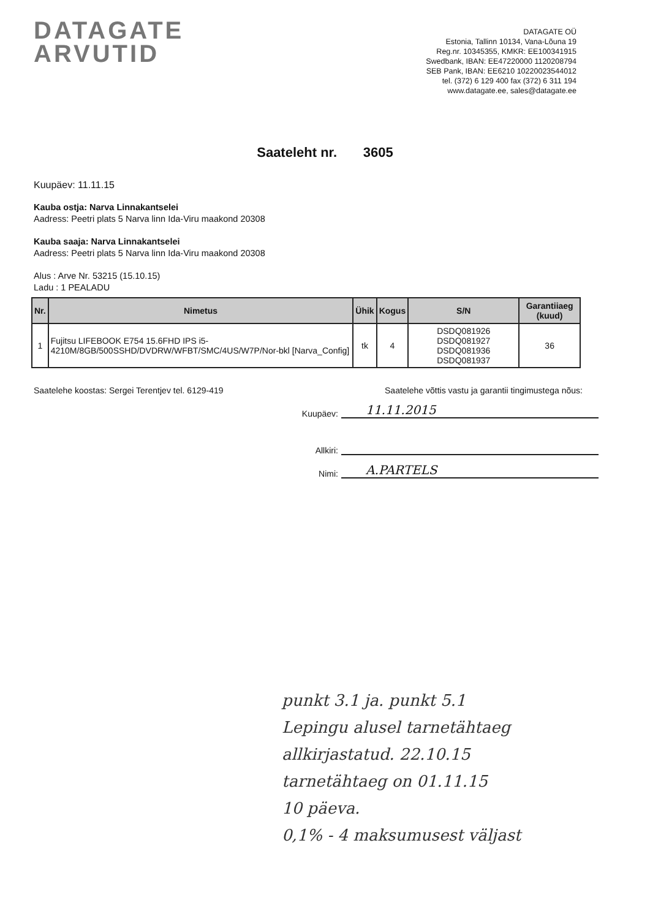DATAGATE
ARVUTID
DATAGATE OÜ
Estonia, Tallinn 10134, Vana-Lõuna 19
Reg.nr. 10345355, KMKR: EE100341915
Swedbank, IBAN: EE47220000 1120208794
SEB Pank, IBAN: EE6210 10220023544012
tel. (372) 6 129 400 fax (372) 6 311 194
www.datagate.ee, sales@datagate.ee
Saateleht nr. 3605
Kuupäev: 11.11.15
Kauba ostja: Narva Linnakantselei
Aadress: Peetri plats 5 Narva linn Ida-Viru maakond 20308
Kauba saaja: Narva Linnakantselei
Aadress: Peetri plats 5 Narva linn Ida-Viru maakond 20308
Alus : Arve Nr. 53215 (15.10.15)
Ladu : 1 PEALADU
| Nr. | Nimetus | Ühik | Kogus | S/N | Garantiiaeg (kuud) |
| --- | --- | --- | --- | --- | --- |
| 1 | Fujitsu LIFEBOOK E754 15.6FHD IPS i5-4210M/8GB/500SSHD/DVDRW/WFBT/SMC/4US/W7P/Nor-bkl [Narva_Config] | tk | 4 | DSDQ081926 DSDQ081927 DSDQ081936 DSDQ081937 | 36 |
Saatelehe koostas: Sergei Terentjev tel. 6129-419 Saatelehe võttis vastu ja garantii tingimustega nõus:
Kuupäev: 11.11.2015
Allkiri:
Nimi: A.PARTELS
punkt 3.1 ja. punkt 5.1
Lepingu alusel tarnetähtaeg
allkirjastatud. 22.10.15
tarnetähtaeg on 01.11.15
10 päeva.
0,1% - 4 maksumusest väljast